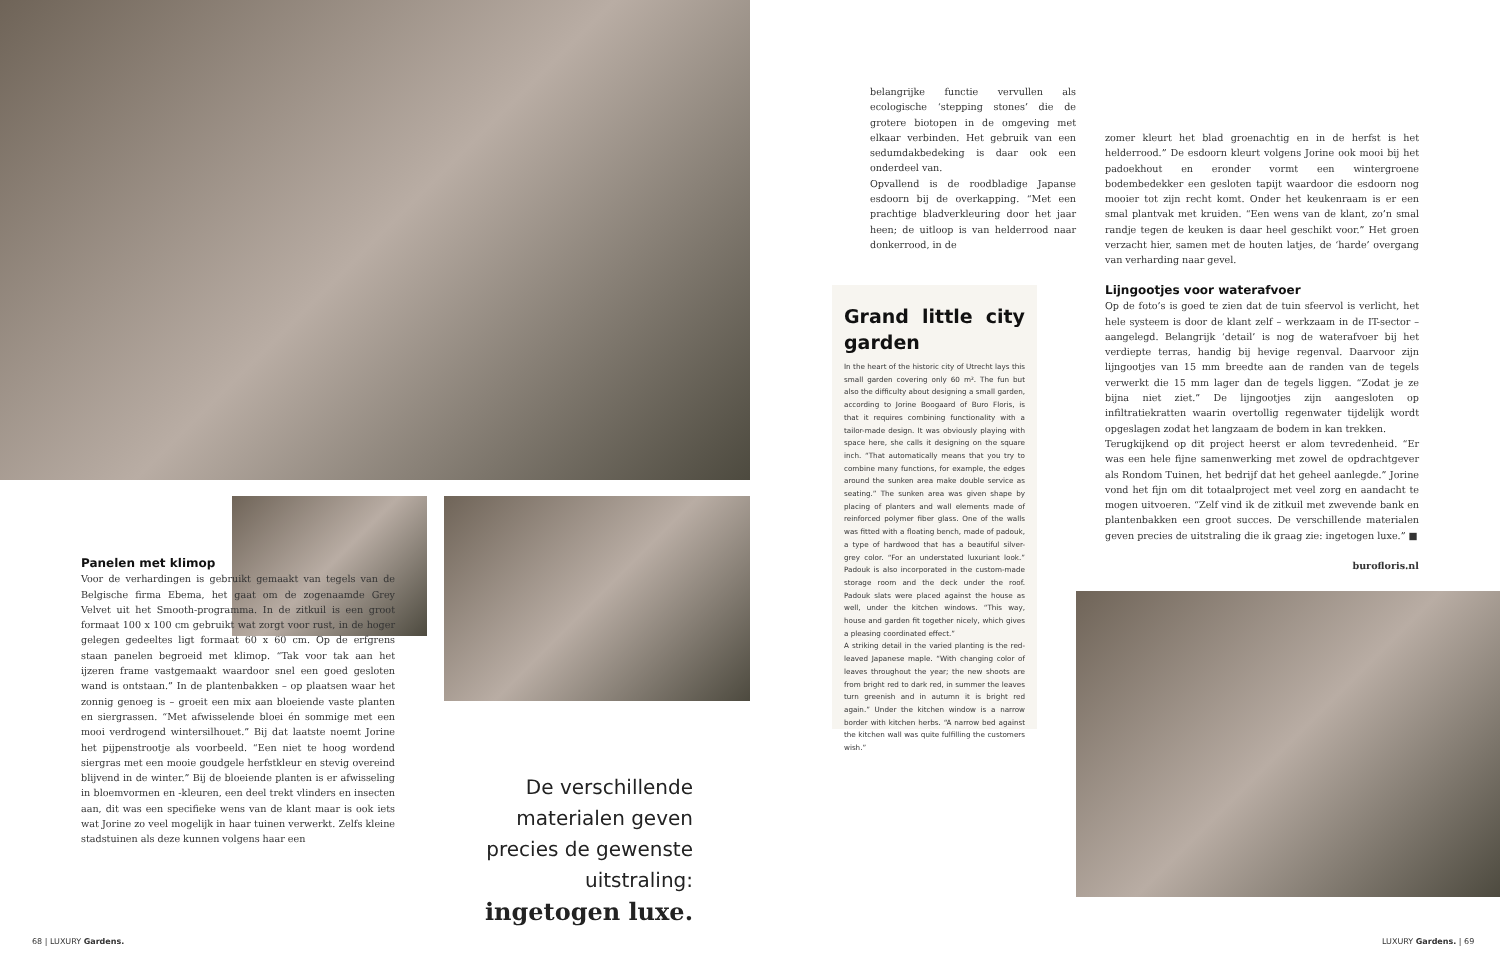Panelen met klimop
Voor de verhardingen is gebruikt gemaakt van tegels van de Belgische firma Ebema, het gaat om de zogenaamde Grey Velvet uit het Smooth-programma. In de zitkuil is een groot formaat 100 x 100 cm gebruikt wat zorgt voor rust, in de hoger gelegen gedeeltes ligt formaat 60 x 60 cm. Op de erfgrens staan panelen begroeid met klimop. “Tak voor tak aan het ijzeren frame vastgemaakt waardoor snel een goed gesloten wand is ontstaan.” In de plantenbakken – op plaatsen waar het zonnig genoeg is – groeit een mix aan bloeiende vaste planten en siergrassen. “Met afwisselende bloei én sommige met een mooi verdrogend wintersilhouet.” Bij dat laatste noemt Jorine het pijpenstrootje als voorbeeld. “Een niet te hoog wordend siergras met een mooie goudgele herfstkleur en stevig overeind blijvend in de winter.” Bij de bloeiende planten is er afwisseling in bloemvormen en -kleuren, een deel trekt vlinders en insecten aan, dit was een specifieke wens van de klant maar is ook iets wat Jorine zo veel mogelijk in haar tuinen verwerkt. Zelfs kleine stadstuinen als deze kunnen volgens haar een
De verschillende materialen geven precies de gewenste uitstraling:
ingetogen luxe.
68 | LUXURY Gardens.
belangrijke functie vervullen als ecologische ‘stepping stones’ die de grotere biotopen in de omgeving met elkaar verbinden. Het gebruik van een sedumdakbedeking is daar ook een onderdeel van.
Opvallend is de roodbladige Japanse esdoorn bij de overkapping. “Met een prachtige bladverkleuring door het jaar heen; de uitloop is van helderrood naar donkerrood, in de
Grand little city garden
In the heart of the historic city of Utrecht lays this small garden covering only 60 m². The fun but also the difficulty about designing a small garden, according to Jorine Boogaard of Buro Floris, is that it requires combining functionality with a tailor-made design. It was obviously playing with space here, she calls it designing on the square inch. “That automatically means that you try to combine many functions, for example, the edges around the sunken area make double service as seating.” The sunken area was given shape by placing of planters and wall elements made of reinforced polymer fiber glass. One of the walls was fitted with a floating bench, made of padouk, a type of hardwood that has a beautiful silver-grey color. “For an understated luxuriant look.” Padouk is also incorporated in the custom-made storage room and the deck under the roof. Padouk slats were placed against the house as well, under the kitchen windows. “This way, house and garden fit together nicely, which gives a pleasing coordinated effect.”
A striking detail in the varied planting is the red-leaved Japanese maple. “With changing color of leaves throughout the year; the new shoots are from bright red to dark red, in summer the leaves turn greenish and in autumn it is bright red again.” Under the kitchen window is a narrow border with kitchen herbs. “A narrow bed against the kitchen wall was quite fulfilling the customers wish.”
zomer kleurt het blad groenachtig en in de herfst is het helderrood.” De esdoorn kleurt volgens Jorine ook mooi bij het padoekhout en eronder vormt een wintergroene bodembedekker een gesloten tapijt waardoor die esdoorn nog mooier tot zijn recht komt. Onder het keukenraam is er een smal plantvak met kruiden. “Een wens van de klant, zo’n smal randje tegen de keuken is daar heel geschikt voor.” Het groen verzacht hier, samen met de houten latjes, de ‘harde’ overgang van verharding naar gevel.
Lijngootjes voor waterafvoer
Op de foto’s is goed te zien dat de tuin sfeervol is verlicht, het hele systeem is door de klant zelf – werkzaam in de IT-sector – aangelegd. Belangrijk ‘detail’ is nog de waterafvoer bij het verdiepte terras, handig bij hevige regenval. Daarvoor zijn lijngootjes van 15 mm breedte aan de randen van de tegels verwerkt die 15 mm lager dan de tegels liggen. “Zodat je ze bijna niet ziet.” De lijngootjes zijn aangesloten op infiltratiekratten waarin overtollig regenwater tijdelijk wordt opgeslagen zodat het langzaam de bodem in kan trekken.
Terugkijkend op dit project heerst er alom tevredenheid. “Er was een hele fijne samenwerking met zowel de opdrachtgever als Rondom Tuinen, het bedrijf dat het geheel aanlegde.” Jorine vond het fijn om dit totaalproject met veel zorg en aandacht te mogen uitvoeren. “Zelf vind ik de zitkuil met zwevende bank en plantenbakken een groot succes. De verschillende materialen geven precies de uitstraling die ik graag zie: ingetogen luxe.” ■
burofloris.nl
LUXURY Gardens. | 69